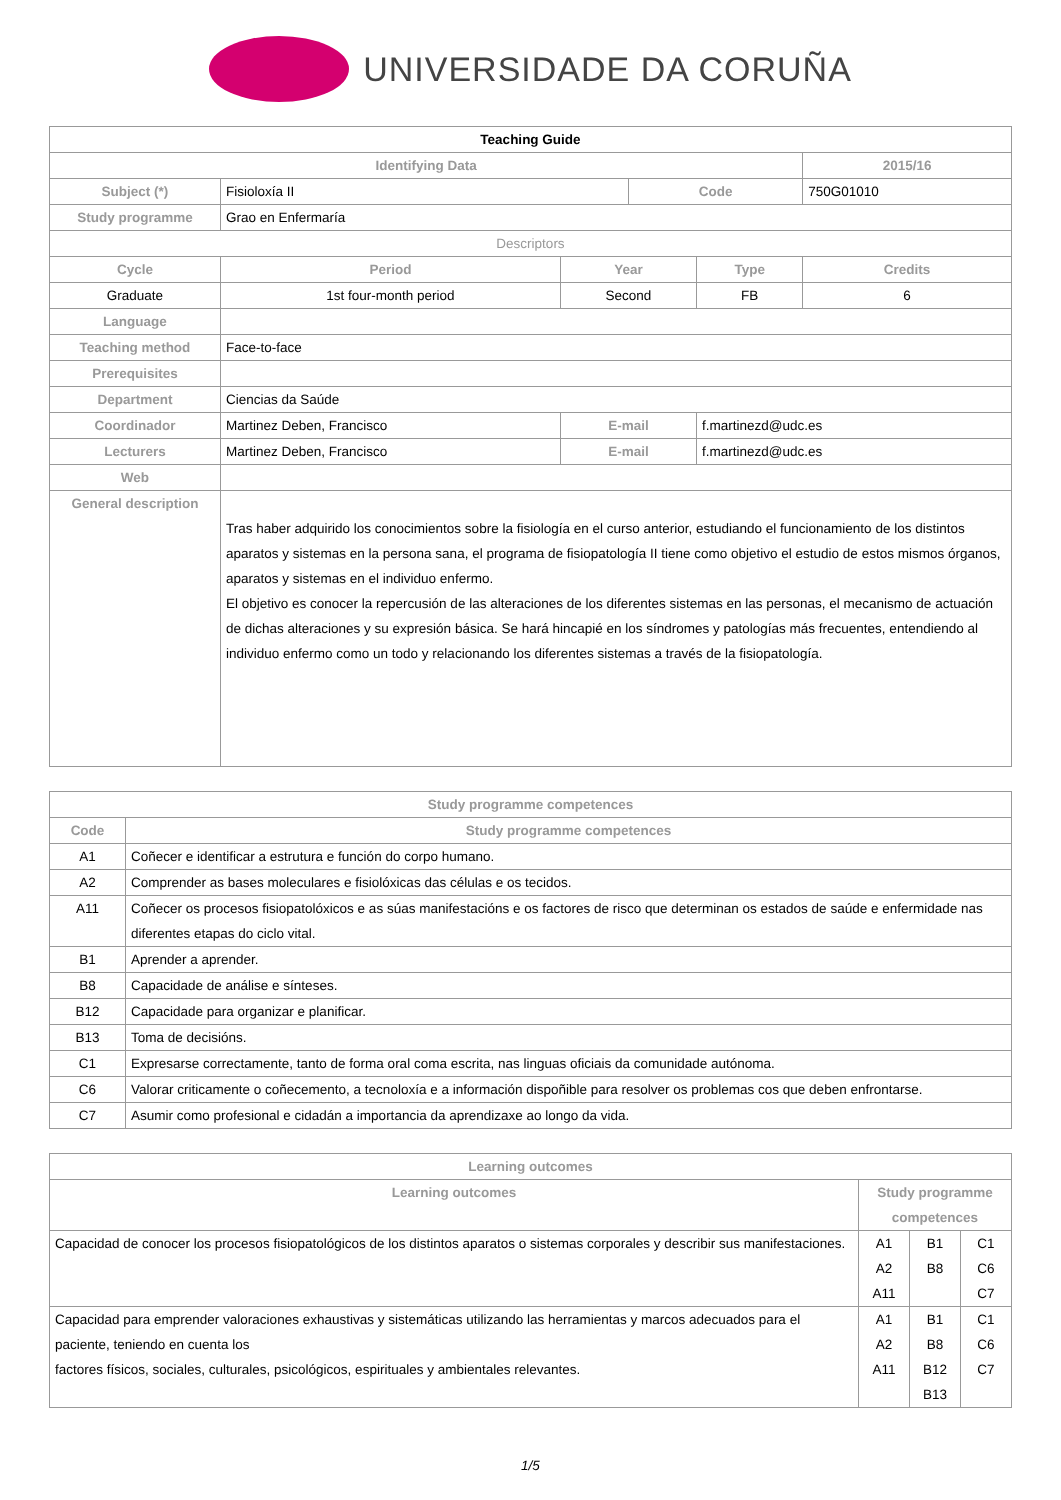UNIVERSIDADE DA CORUÑA
| Teaching Guide | | | | | | |
| Identifying Data | | | | | | 2015/16 |
| Subject (*) | Fisioloxía II | | | Code | | 750G01010 |
| Study programme | Grao en Enfermaría | | | | | |
| Descriptors | | | | | | |
| Cycle | | Period | Year | | Type | Credits |
| Graduate | | 1st four-month period | Second | | FB | 6 |
| Language | | | | | | |
| Teaching method | Face-to-face | | | | | |
| Prerequisites | | | | | | |
| Department | Ciencias da Saúde | | | | | |
| Coordinador | Martinez Deben, Francisco | | E-mail | | f.martinezd@udc.es | |
| Lecturers | Martinez Deben, Francisco | | E-mail | | f.martinezd@udc.es | |
| Web | | | | | | |
| General description | Tras haber adquirido los conocimientos sobre la fisiología en el curso anterior, estudiando el funcionamiento de los distintos aparatos y sistemas en la persona sana, el programa de fisiopatología II tiene como objetivo el estudio de estos mismos órganos, aparatos y sistemas en el individuo enfermo. El objetivo es conocer la repercusión de las alteraciones de los diferentes sistemas en las personas, el mecanismo de actuación de dichas alteraciones y su expresión básica. Se hará hincapié en los síndromes y patologías más frecuentes, entendiendo al individuo enfermo como un todo y relacionando los diferentes sistemas a través de la fisiopatología. | | | | | |
| Study programme competences | |
| --- | --- |
| Code | Study programme competences |
| A1 | Coñecer e identificar a estrutura e función do corpo humano. |
| A2 | Comprender as bases moleculares e fisiolóxicas das células e os tecidos. |
| A11 | Coñecer os procesos fisiopatolóxicos e as súas manifestacións e os factores de risco que determinan os estados de saúde e enfermidade nas diferentes etapas do ciclo vital. |
| B1 | Aprender a aprender. |
| B8 | Capacidade de análise e sínteses. |
| B12 | Capacidade para organizar e planificar. |
| B13 | Toma de decisións. |
| C1 | Expresarse correctamente, tanto de forma oral coma escrita, nas linguas oficiais da comunidade autónoma. |
| C6 | Valorar criticamente o coñecemento, a tecnoloxía e a información dispoñible para resolver os problemas cos que deben enfrontarse. |
| C7 | Asumir como profesional e cidadán a importancia da aprendizaxe ao longo da vida. |
| Learning outcomes | | | |
| --- | --- | --- | --- |
| Learning outcomes | Study programme competences | | |
| Capacidad de conocer los procesos fisiopatológicos de los distintos aparatos o sistemas corporales y describir sus manifestaciones. | A1 A2 A11 | B1 B8 | C1 C6 C7 |
| Capacidad para emprender valoraciones exhaustivas y sistemáticas utilizando las herramientas y marcos adecuados para el paciente, teniendo en cuenta los factores físicos, sociales, culturales, psicológicos, espirituales y ambientales relevantes. | A1 A2 A11 | B1 B8 B12 B13 | C1 C6 C7 |
1/5